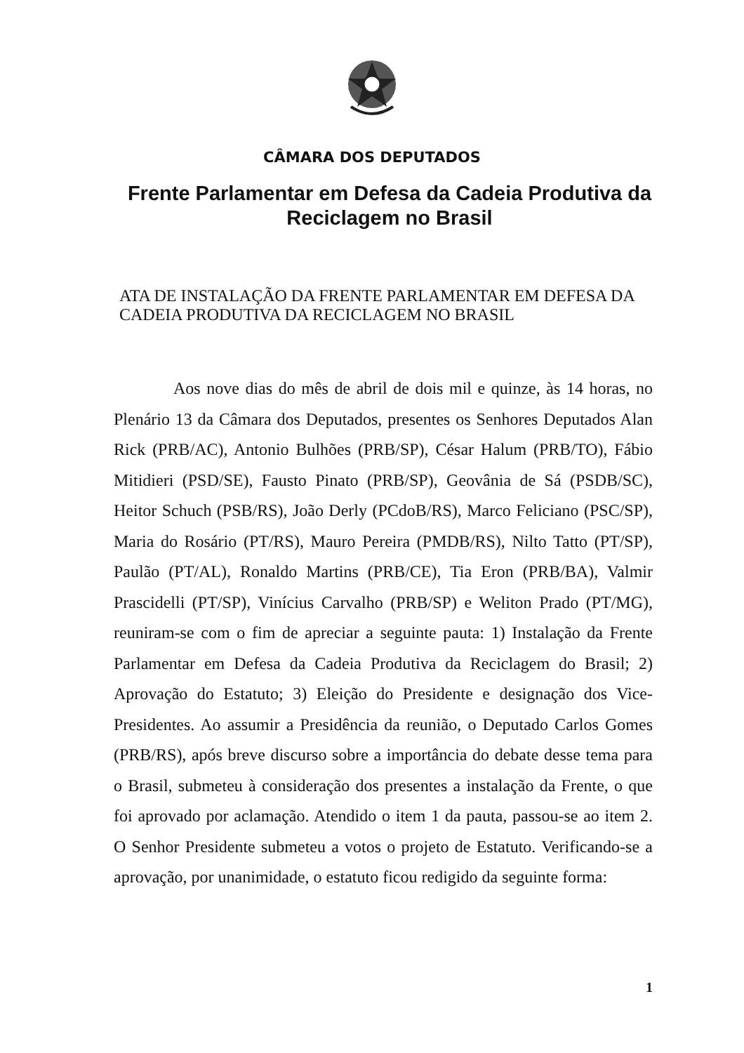CÂMARA DOS DEPUTADOS
Frente Parlamentar em Defesa da Cadeia Produtiva da Reciclagem no Brasil
ATA DE INSTALAÇÃO DA FRENTE PARLAMENTAR EM DEFESA DA CADEIA PRODUTIVA DA RECICLAGEM NO BRASIL
Aos nove dias do mês de abril de dois mil e quinze, às 14 horas, no Plenário 13 da Câmara dos Deputados, presentes os Senhores Deputados Alan Rick (PRB/AC), Antonio Bulhões (PRB/SP), César Halum (PRB/TO), Fábio Mitidieri (PSD/SE), Fausto Pinato (PRB/SP), Geovânia de Sá (PSDB/SC), Heitor Schuch (PSB/RS), João Derly (PCdoB/RS), Marco Feliciano (PSC/SP), Maria do Rosário (PT/RS), Mauro Pereira (PMDB/RS), Nilto Tatto (PT/SP), Paulão (PT/AL), Ronaldo Martins (PRB/CE), Tia Eron (PRB/BA), Valmir Prascidelli (PT/SP), Vinícius Carvalho (PRB/SP) e Weliton Prado (PT/MG), reuniram-se com o fim de apreciar a seguinte pauta: 1) Instalação da Frente Parlamentar em Defesa da Cadeia Produtiva da Reciclagem do Brasil; 2) Aprovação do Estatuto; 3) Eleição do Presidente e designação dos Vice-Presidentes. Ao assumir a Presidência da reunião, o Deputado Carlos Gomes (PRB/RS), após breve discurso sobre a importância do debate desse tema para o Brasil, submeteu à consideração dos presentes a instalação da Frente, o que foi aprovado por aclamação. Atendido o item 1 da pauta, passou-se ao item 2. O Senhor Presidente submeteu a votos o projeto de Estatuto. Verificando-se a aprovação, por unanimidade, o estatuto ficou redigido da seguinte forma:
1